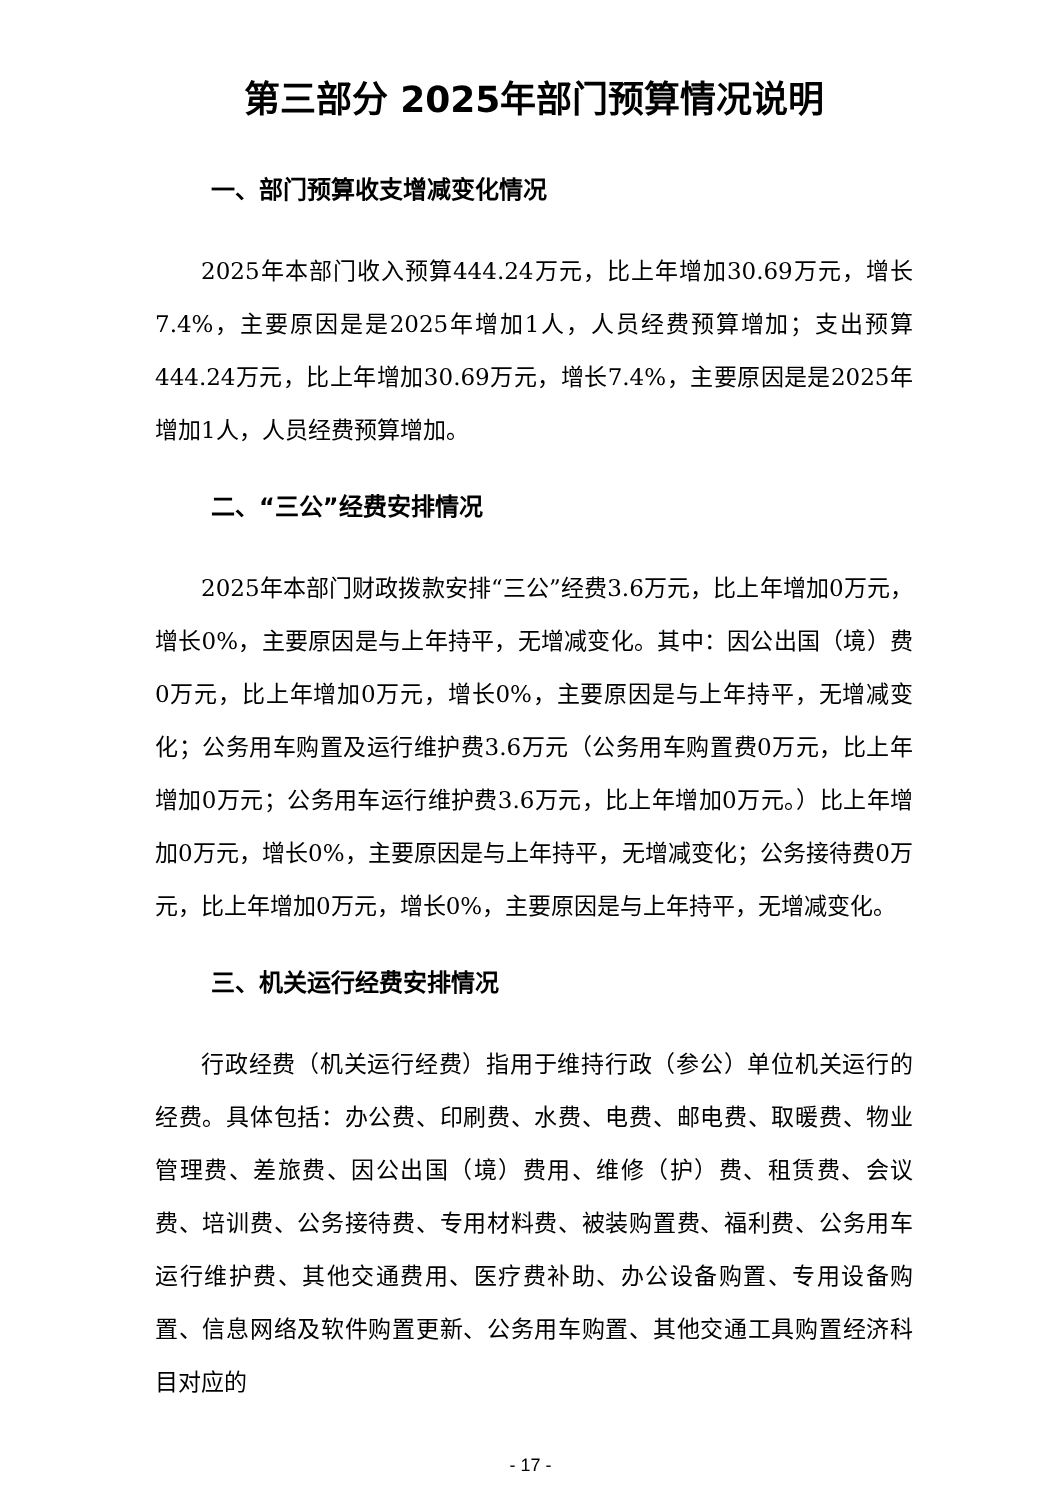第三部分 2025年部门预算情况说明
一、部门预算收支增减变化情况
2025年本部门收入预算444.24万元，比上年增加30.69万元，增长7.4%，主要原因是是2025年增加1人，人员经费预算增加；支出预算444.24万元，比上年增加30.69万元，增长7.4%，主要原因是是2025年增加1人，人员经费预算增加。
二、“三公”经费安排情况
2025年本部门财政拨款安排“三公”经费3.6万元，比上年增加0万元，增长0%，主要原因是与上年持平，无增减变化。其中：因公出国（境）费0万元，比上年增加0万元，增长0%，主要原因是与上年持平，无增减变化；公务用车购置及运行维护费3.6万元（公务用车购置费0万元，比上年增加0万元；公务用车运行维护费3.6万元，比上年增加0万元。）比上年增加0万元，增长0%，主要原因是与上年持平，无增减变化；公务接待费0万元，比上年增加0万元，增长0%，主要原因是与上年持平，无增减变化。
三、机关运行经费安排情况
行政经费（机关运行经费）指用于维持行政（参公）单位机关运行的经费。具体包括：办公费、印刷费、水费、电费、邮电费、取暖费、物业管理费、差旅费、因公出国（境）费用、维修（护）费、租赁费、会议费、培训费、公务接待费、专用材料费、被装购置费、福利费、公务用车运行维护费、其他交通费用、医疗费补助、办公设备购置、专用设备购置、信息网络及软件购置更新、公务用车购置、其他交通工具购置经济科目对应的
- 17 -